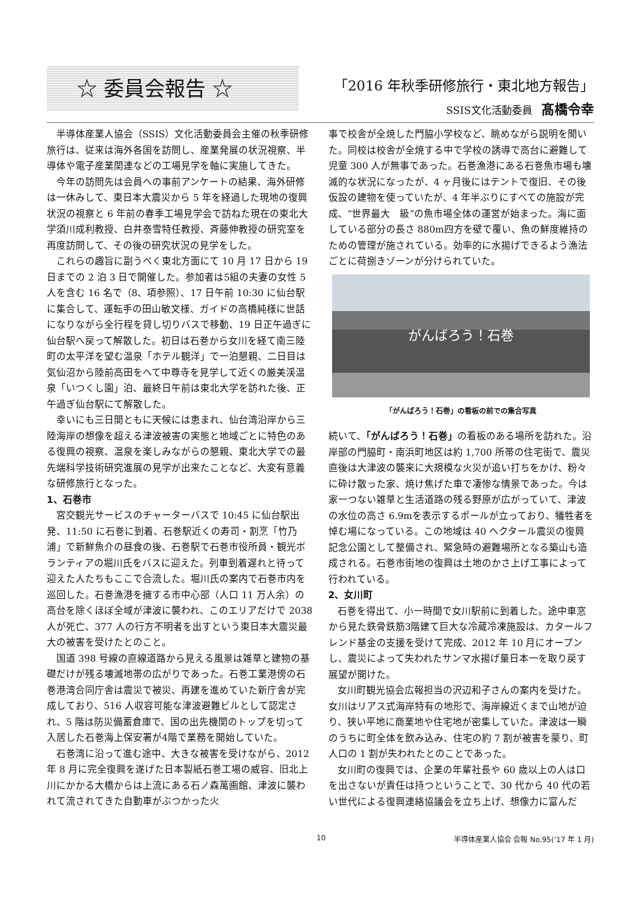☆ 委員会報告 ☆
「2016 年秋季研修旅行・東北地方報告」
SSIS文化活動委員 髙橋令幸
半導体産業人協会（SSIS）文化活動委員会主催の秋季研修旅行は、従来は海外各国を訪問し、産業発展の状況視察、半導体や電子産業関連などの工場見学を軸に実施してきた。
今年の訪問先は会員への事前アンケートの結果、海外研修は一休みして、東日本大震災から 5 年を経過した現地の復興状況の視察と 6 年前の春季工場見学会で訪ねた現在の東北大学須川成利教授、白井泰雪特任教授、斉藤伸教授の研究室を再度訪問して、その後の研究状況の見学をした。
これらの趣旨に副うべく東北方面にて 10 月 17 日から 19 日までの 2 泊 3 日で開催した。参加者は5組の夫妻の女性 5 人を含む 16 名で（8、項参照）、17 日午前 10:30 に仙台駅に集合して、運転手の田山敏文様、ガイドの高橋純様に世話になりながら全行程を貸し切りバスで移動、19 日正午過ぎに仙台駅へ戻って解散した。初日は石巻から女川を経て南三陸町の太平洋を望む温泉「ホテル観洋」で一泊懇親、二日目は気仙沼から陸前高田をへて中尊寺を見学して近くの厳美渓温泉「いつくし園」泊、最終日午前は東北大学を訪れた後、正午過ぎ仙台駅にて解散した。
幸いにも三日間ともに天候には恵まれ、仙台湾沿岸から三陸海岸の想像を超える津波被害の実態と地域ごとに特色のある復興の視察、温泉を楽しみながらの懇親、東北大学での最先端科学技術研究進展の見学が出来たことなど、大変有意義な研修旅行となった。
1、石巻市
宮交観光サービスのチャーターバスで 10:45 に仙台駅出発、11:50 に石巻に到着、石巻駅近くの寿司・割烹「竹乃浦」で新鮮魚介の昼食の後、石巻駅で石巻市役所員・観光ボランティアの堀川氏をバスに迎えた。列車到着遅れと待って迎えた人たちもここで合流した。堀川氏の案内で石巻市内を巡回した。石巻漁港を擁する市中心部（人口 11 万人余）の高台を除くほぼ全域が津波に襲われ、このエリアだけで 2038 人が死亡、377 人の行方不明者を出すという東日本大震災最大の被害を受けたとのこと。
国道 398 号線の直線道路から見える風景は雑草と建物の基礎だけが残る壊滅地帯の広がりであった。石巻工業港傍の石巻港湾合同庁舎は震災で被災、再建を進めていた新庁舎が完成しており、516 人収容可能な津波避難ビルとして認定され、5 階は防災備蓄倉庫で、国の出先機関のトップを切って入居した石巻海上保安署が4階で業務を開始していた。
石巻湾に沿って進む途中、大きな被害を受けながら、2012 年 8 月に完全復興を遂げた日本製紙石巻工場の威容、旧北上川にかかる大橋からは上流にある石ノ森萬画館、津波に襲われて流されてきた自動車がぶつかった火
事で校舎が全焼した門脇小学校など、眺めながら説明を聞いた。同校は校舎が全焼する中で学校の誘導で高台に避難して児童 300 人が無事であった。石巻漁港にある石巻魚市場も壊滅的な状況になったが、4 ヶ月後にはテントで復旧、その後仮設の建物を使っていたが、4 年半ぶりにすべての施設が完成、“世界最大　級”の魚市場全体の運営が始まった。海に面している部分の長さ 880m四方を壁で覆い、魚の鮮度維持のための管理が施されている。効率的に水揚げできるよう漁法ごとに荷捌きゾーンが分けられていた。
がんばろう！石巻
「がんばろう！石巻」の看板の前での集合写真
続いて、「がんばろう！石巻」の看板のある場所を訪れた。沿岸部の門脇町・南浜町地区は約 1,700 所帯の住宅街で、震災直後は大津波の襲来に大規模な火災が追い打ちをかけ、粉々に砕け散った家、焼け焦げた車で凄惨な情景であった。今は家一つない雑草と生活道路の残る野原が広がっていて、津波の水位の高さ 6.9mを表示するポールが立っており、犠牲者を悼む場になっている。この地域は 40 ヘクタール震災の復興記念公園として整備され、緊急時の避難場所となる築山も造成される。石巻市街地の復興は土地のかさ上げ工事によって行われている。
2、女川町
石巻を得出て、小一時間で女川駅前に到着した。途中車窓から見た鉄骨鉄筋3階建て巨大な冷蔵冷凍施設は、カタールフレンド基金の支援を受けて完成、2012 年 10 月にオープンし、震災によって失われたサンマ水揚げ量日本一を取り戻す展望が開けた。
女川町観光協会広報担当の沢辺和子さんの案内を受けた。女川はリアス式海岸特有の地形で、海岸線近くまで山地が迫り、狭い平地に商業地や住宅地が密集していた。津波は一瞬のうちに町全体を飲み込み、住宅の約 7 割が被害を蒙り、町人口の 1 割が失われたとのことであった。
女川町の復興では、企業の年輩社長や 60 歳以上の人は口を出さないが責任は持つということで、30 代から 40 代の若い世代による復興連絡協議会を立ち上げ、想像力に富んだ
10 半導体産業人協会 会報 No.95(‘17 年 1 月)